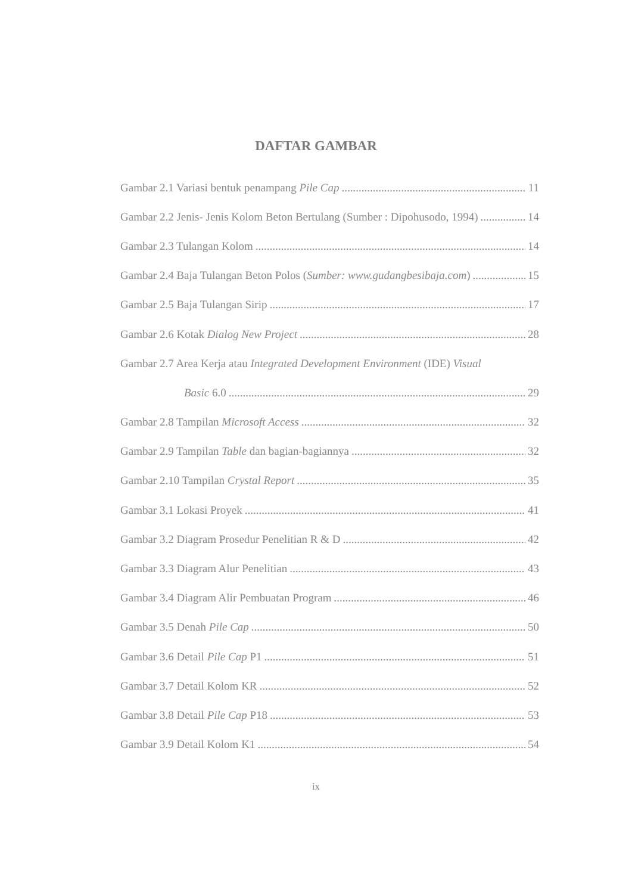DAFTAR GAMBAR
Gambar 2.1 Variasi bentuk penampang Pile Cap 11
Gambar 2.2 Jenis- Jenis Kolom Beton Bertulang (Sumber : Dipohusodo, 1994) 14
Gambar 2.3 Tulangan Kolom 14
Gambar 2.4 Baja Tulangan Beton Polos (Sumber: www.gudangbesibaja.com) 15
Gambar 2.5 Baja Tulangan Sirip 17
Gambar 2.6 Kotak Dialog New Project 28
Gambar 2.7 Area Kerja atau Integrated Development Environment (IDE) Visual
Basic 6.0 29
Gambar 2.8 Tampilan Microsoft Access 32
Gambar 2.9 Tampilan Table dan bagian-bagiannya 32
Gambar 2.10 Tampilan Crystal Report 35
Gambar 3.1 Lokasi Proyek 41
Gambar 3.2 Diagram Prosedur Penelitian R & D 42
Gambar 3.3 Diagram Alur Penelitian 43
Gambar 3.4 Diagram Alir Pembuatan Program 46
Gambar 3.5 Denah Pile Cap 50
Gambar 3.6 Detail Pile Cap P1 51
Gambar 3.7 Detail Kolom KR 52
Gambar 3.8 Detail Pile Cap P18 53
Gambar 3.9 Detail Kolom K1 54
ix